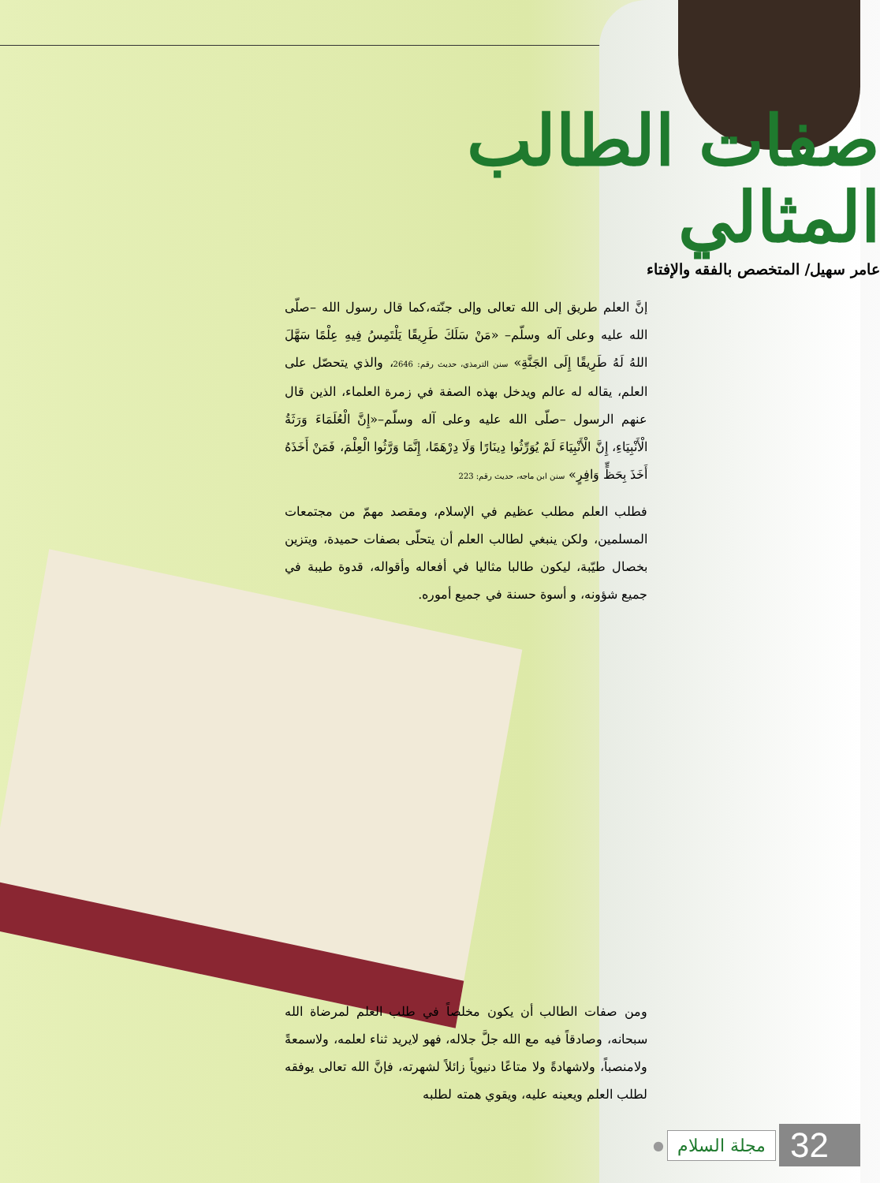صفات الطالب المثالي
عامر سهيل/ المتخصص بالفقه والإفتاء
إنَّ العلم طريق إلى الله تعالى وإلى جنّته،كما قال رسول الله –صلّى الله عليه وعلى آله وسلّم– «مَنْ سَلَكَ طَرِيقًا يَلْتَمِسُ فِيهِ عِلْمًا سَهَّلَ اللهُ لَهُ طَرِيقًا إِلَى الجَنَّةِ» سنن الترمذي، حديث رقم: 2646، والذي يتحصّل على العلم، يقاله له عالم ويدخل بهذه الصفة في زمرة العلماء، الذين قال عنهم الرسول –صلّى الله عليه وعلى آله وسلّم–«إِنَّ الْعُلَمَاءَ وَرَثَةُ الْأَنْبِيَاءِ، إِنَّ الْأَنْبِيَاءَ لَمْ يُوَرِّثُوا دِينَارًا وَلَا دِرْهَمًا، إِنَّمَا وَرَّثُوا الْعِلْمَ، فَمَنْ أَخَذَهُ أَخَذَ بِحَظٍّ وَافِرٍ» سنن ابن ماجه، حديث رقم: 223
فطلب العلم مطلب عظيم في الإسلام، ومقصد مهمّ من مجتمعات المسلمين، ولكن ينبغي لطالب العلم أن يتحلّى بصفات حميدة، ويتزين بخصال طيّبة، ليكون طالبا مثاليا في أفعاله وأقواله، قدوة طيبة في جميع شؤونه، و أسوة حسنة في جميع أموره.
ومن صفات الطالب أن يكون مخلصاً في طلب العلم لمرضاة الله سبحانه، وصادقاً فيه مع الله جلَّ جلاله، فهو لايريد ثناء لعلمه، ولاسمعةً ولامنصباً، ولاشهادةً ولا متاعًا دنيوياً زائلاً لشهرته، فإنَّ الله تعالى يوفقه لطلب العلم ويعينه عليه، ويقوي همته لطلبه
● مجلة السلام 32